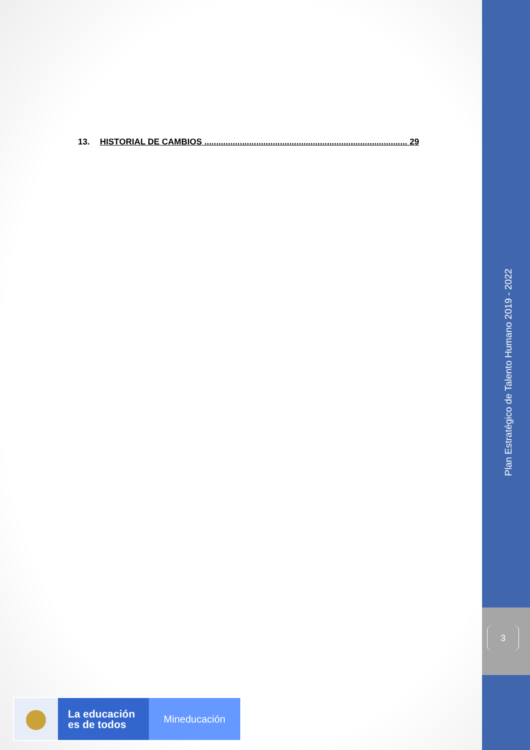13. HISTORIAL DE CAMBIOS ...................................................................................... 29
Plan Estratégico de Talento Humano 2019 - 2022
3
La educación
es de todos
Mineducación